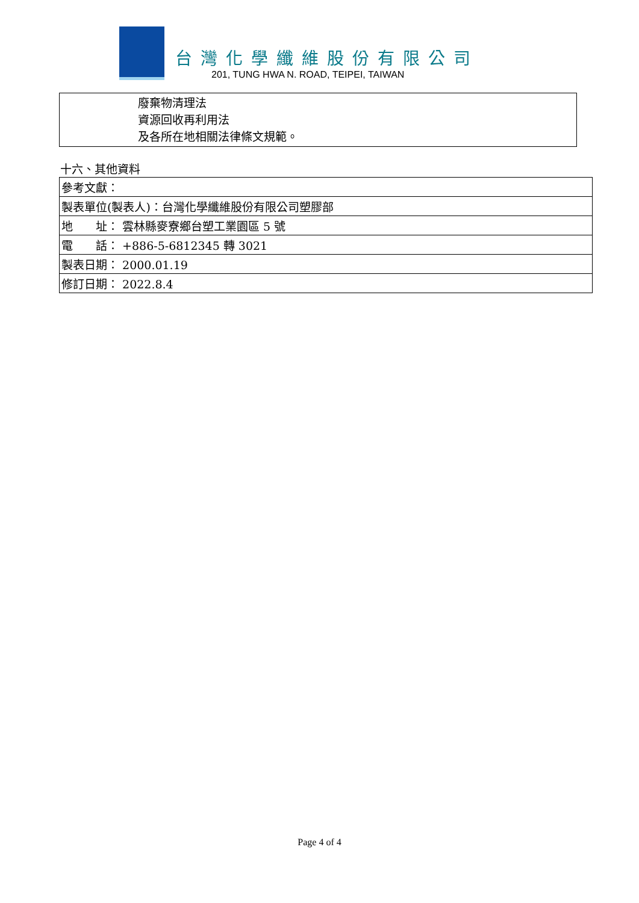台灣化學纖維股份有限公司
201, TUNG HWA N. ROAD, TEIPEI, TAIWAN
廢棄物清理法
資源回收再利用法
及各所在地相關法律條文規範。
十六、其他資料
| 參考文獻： |
| 製表單位(製表人)：台灣化學纖維股份有限公司塑膠部 |
| 地 址： 雲林縣麥寮鄉台塑工業園區 5 號 |
| 電 話： +886-5-6812345 轉 3021 |
| 製表日期： 2000.01.19 |
| 修訂日期： 2022.8.4 |
Page 4 of 4